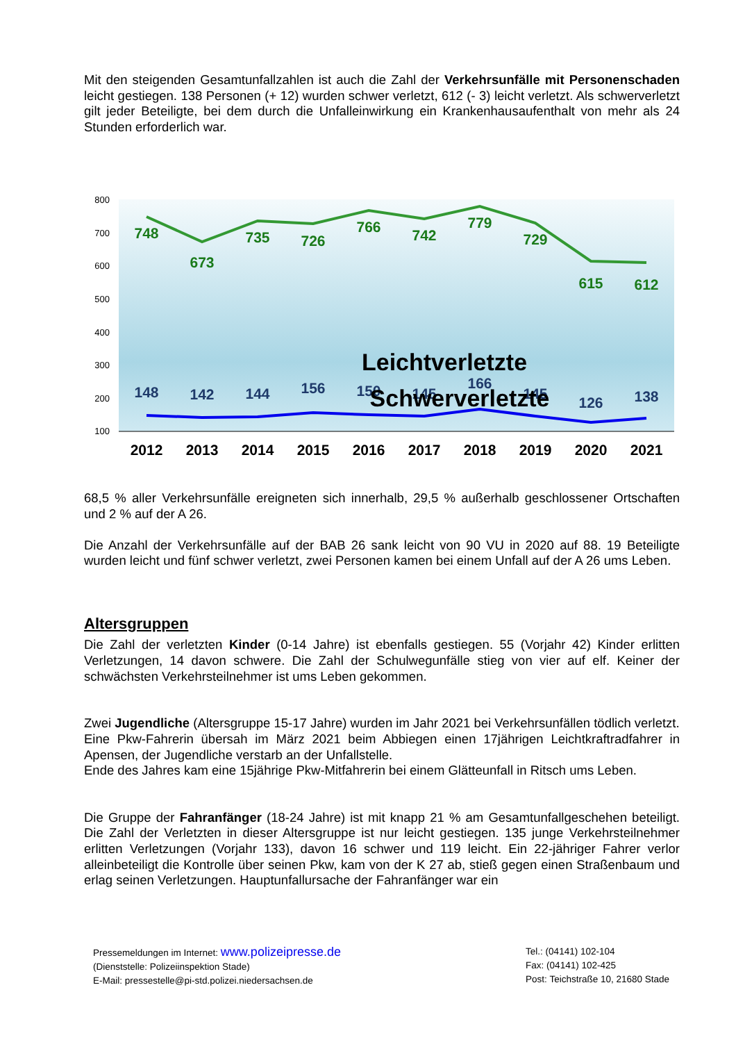Mit den steigenden Gesamtunfallzahlen ist auch die Zahl der Verkehrsunfälle mit Personenschaden leicht gestiegen. 138 Personen (+ 12) wurden schwer verletzt, 612 (- 3) leicht verletzt. Als schwerverletzt gilt jeder Beteiligte, bei dem durch die Unfalleinwirkung ein Krankenhausaufenthalt von mehr als 24 Stunden erforderlich war.
800
700
600
500
400
300
200
100
748
673
735
726
766
742
779
729
615
612
148
142
144
156
150
145
166
145
126
138
Leichtverletzte
Schwerverletzte
2012
2013
2014
2015
2016
2017
2018
2019
2020
2021
68,5 % aller Verkehrsunfälle ereigneten sich innerhalb, 29,5 % außerhalb geschlossener Ortschaften und 2 % auf der A 26.
Die Anzahl der Verkehrsunfälle auf der BAB 26 sank leicht von 90 VU in 2020 auf 88. 19 Beteiligte wurden leicht und fünf schwer verletzt, zwei Personen kamen bei einem Unfall auf der A 26 ums Leben.
Altersgruppen
Die Zahl der verletzten Kinder (0-14 Jahre) ist ebenfalls gestiegen. 55 (Vorjahr 42) Kinder erlitten Verletzungen, 14 davon schwere. Die Zahl der Schulwegunfälle stieg von vier auf elf. Keiner der schwächsten Verkehrsteilnehmer ist ums Leben gekommen.
Zwei Jugendliche (Altersgruppe 15-17 Jahre) wurden im Jahr 2021 bei Verkehrsunfällen tödlich verletzt.
Eine Pkw-Fahrerin übersah im März 2021 beim Abbiegen einen 17jährigen Leichtkraftradfahrer in Apensen, der Jugendliche verstarb an der Unfallstelle.
Ende des Jahres kam eine 15jährige Pkw-Mitfahrerin bei einem Glätteunfall in Ritsch ums Leben.
Die Gruppe der Fahranfänger (18-24 Jahre) ist mit knapp 21 % am Gesamtunfallgeschehen beteiligt. Die Zahl der Verletzten in dieser Altersgruppe ist nur leicht gestiegen. 135 junge Verkehrsteilnehmer erlitten Verletzungen (Vorjahr 133), davon 16 schwer und 119 leicht. Ein 22-jähriger Fahrer verlor alleinbeteiligt die Kontrolle über seinen Pkw, kam von der K 27 ab, stieß gegen einen Straßenbaum und erlag seinen Verletzungen. Hauptunfallursache der Fahranfänger war ein
Pressemeldungen im Internet: www.polizeipresse.de
(Dienststelle: Polizeiinspektion Stade)
E-Mail: pressestelle@pi-std.polizei.niedersachsen.de
Tel.: (04141) 102-104
Fax: (04141) 102-425
Post: Teichstraße 10, 21680 Stade